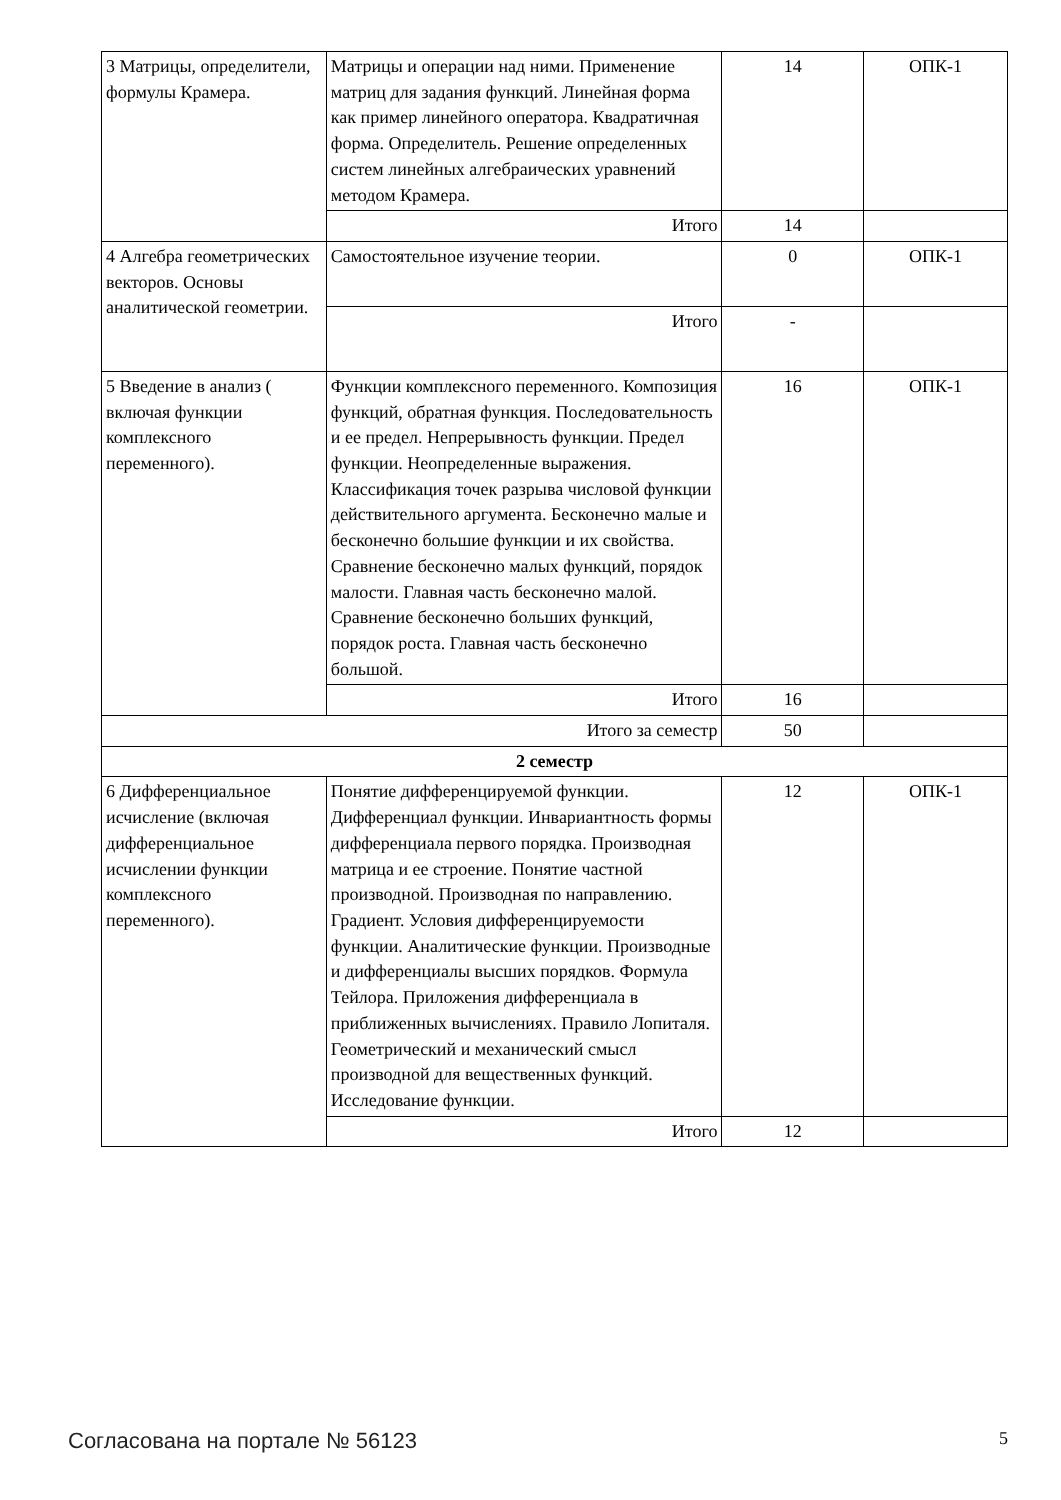| 3 Матрицы, определители, формулы Крамера. | Матрицы и операции над ними. Применение матриц для задания функций. Линейная форма как пример линейного оператора. Квадратичная форма. Определитель. Решение определенных систем линейных алгебраических уравнений методом Крамера. | 14 | ОПК-1 |
| | Итого | 14 | |
| 4 Алгебра геометрических векторов. Основы аналитической геометрии. | Самостоятельное изучение теории. | 0 | ОПК-1 |
| | Итого | - | |
| 5 Введение в анализ ( включая функции комплексного переменного). | Функции комплексного переменного. Композиция функций, обратная функция. Последовательность и ее предел. Непрерывность функции. Предел функции. Неопределенные выражения. Классификация точек разрыва числовой функции действительного аргумента. Бесконечно малые и бесконечно большие функции и их свойства. Сравнение бесконечно малых функций, порядок малости. Главная часть бесконечно малой. Сравнение бесконечно больших функций, порядок роста. Главная часть бесконечно большой. | 16 | ОПК-1 |
| | Итого | 16 | |
| Итого за семестр | | 50 | |
| 2 семестр | | | |
| 6 Дифференциальное исчисление (включая дифференциальное исчислении функции комплексного переменного). | Понятие дифференцируемой функции. Дифференциал функции. Инвариантность формы дифференциала первого порядка. Производная матрица и ее строение. Понятие частной производной. Производная по направлению. Градиент. Условия дифференцируемости функции. Аналитические функции. Производные и дифференциалы высших порядков. Формула Тейлора. Приложения дифференциала в приближенных вычислениях. Правило Лопиталя. Геометрический и механический смысл производной для вещественных функций. Исследование функции. | 12 | ОПК-1 |
| | Итого | 12 | |
Согласована на портале № 56123 5